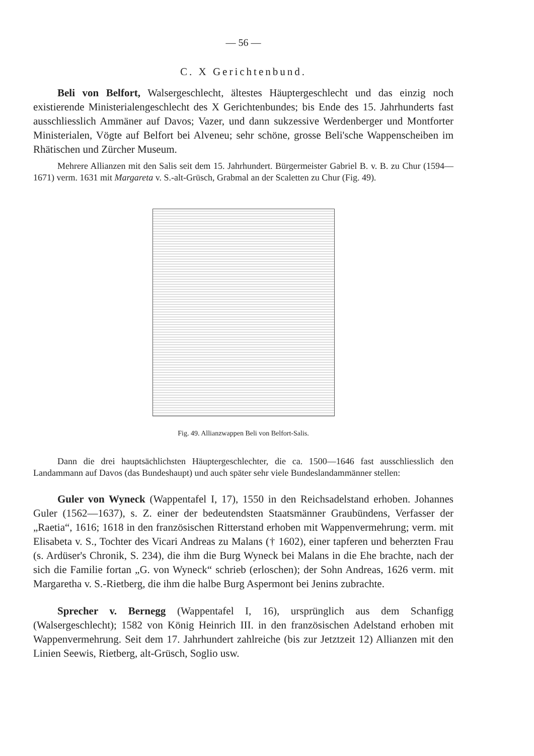— 56 —
C. X Gerichtenbund.
Beli von Belfort, Walsergeschlecht, ältestes Häuptergeschlecht und das einzig noch existierende Ministerialengeschlecht des X Gerichtenbundes; bis Ende des 15. Jahrhunderts fast ausschliesslich Ammäner auf Davos; Vazer, und dann sukzessive Werdenberger und Montforter Ministerialen, Vögte auf Belfort bei Alveneu; sehr schöne, grosse Beli'sche Wappenscheiben im Rhätischen und Zürcher Museum.
Mehrere Allianzen mit den Salis seit dem 15. Jahrhundert. Bürgermeister Gabriel B. v. B. zu Chur (1594—1671) verm. 1631 mit Margareta v. S.-alt-Grüsch, Grabmal an der Scaletten zu Chur (Fig. 49).
Fig. 49. Allianzwappen Beli von Belfort-Salis.
Dann die drei hauptsächlichsten Häuptergeschlechter, die ca. 1500—1646 fast ausschliesslich den Landammann auf Davos (das Bundeshaupt) und auch später sehr viele Bundeslandammänner stellen:
Guler von Wyneck (Wappentafel I, 17), 1550 in den Reichsadelstand erhoben. Johannes Guler (1562—1637), s. Z. einer der bedeutendsten Staatsmänner Graubündens, Verfasser der „Raetia“, 1616; 1618 in den französischen Ritterstand erhoben mit Wappenvermehrung; verm. mit Elisabeta v. S., Tochter des Vicari Andreas zu Malans († 1602), einer tapferen und beherzten Frau (s. Ardüser's Chronik, S. 234), die ihm die Burg Wyneck bei Malans in die Ehe brachte, nach der sich die Familie fortan „G. von Wyneck“ schrieb (erloschen); der Sohn Andreas, 1626 verm. mit Margaretha v. S.-Rietberg, die ihm die halbe Burg Aspermont bei Jenins zubrachte.
Sprecher v. Bernegg (Wappentafel I, 16), ursprünglich aus dem Schanfigg (Walsergeschlecht); 1582 von König Heinrich III. in den französischen Adelstand erhoben mit Wappenvermehrung. Seit dem 17. Jahrhundert zahlreiche (bis zur Jetztzeit 12) Allianzen mit den Linien Seewis, Rietberg, alt-Grüsch, Soglio usw.